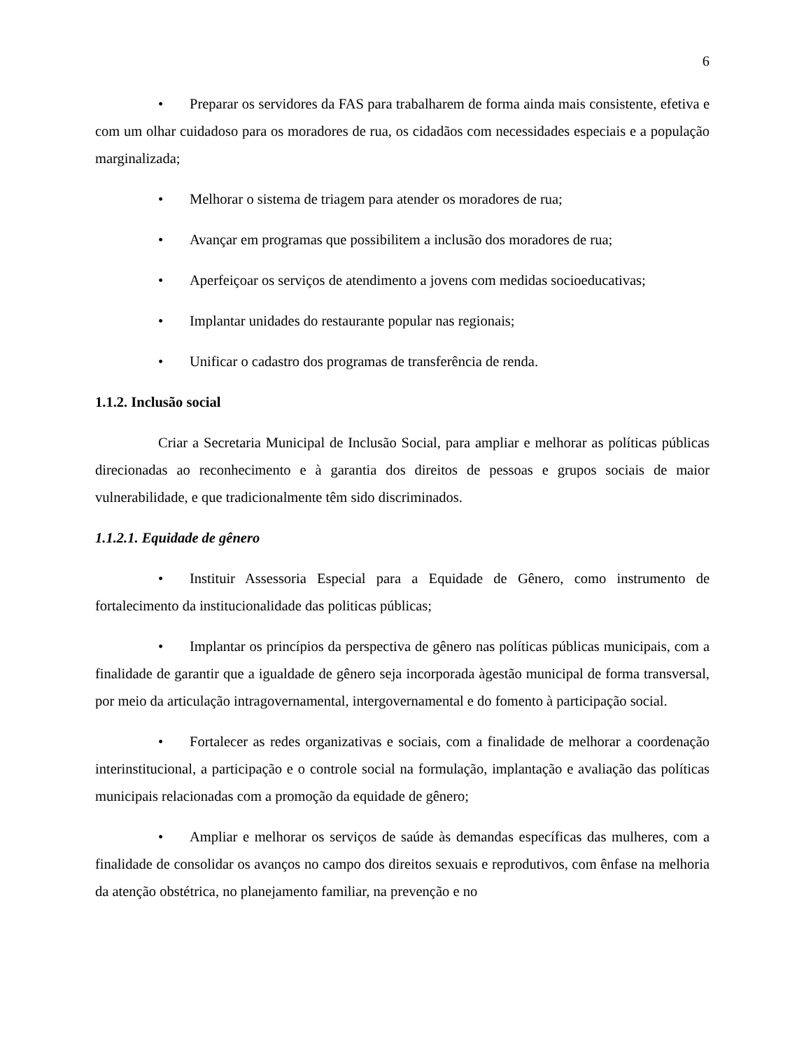6
• Preparar os servidores da FAS para trabalharem de forma ainda mais consistente, efetiva e com um olhar cuidadoso para os moradores de rua, os cidadãos com necessidades especiais e a população marginalizada;
• Melhorar o sistema de triagem para atender os moradores de rua;
• Avançar em programas que possibilitem a inclusão dos moradores de rua;
• Aperfeiçoar os serviços de atendimento a jovens com medidas socioeducativas;
• Implantar unidades do restaurante popular nas regionais;
• Unificar o cadastro dos programas de transferência de renda.
1.1.2. Inclusão social
Criar a Secretaria Municipal de Inclusão Social, para ampliar e melhorar as políticas públicas direcionadas ao reconhecimento e à garantia dos direitos de pessoas e grupos sociais de maior vulnerabilidade, e que tradicionalmente têm sido discriminados.
1.1.2.1. Equidade de gênero
• Instituir Assessoria Especial para a Equidade de Gênero, como instrumento de fortalecimento da institucionalidade das politicas públicas;
• Implantar os princípios da perspectiva de gênero nas políticas públicas municipais, com a finalidade de garantir que a igualdade de gênero seja incorporada àgestão municipal de forma transversal, por meio da articulação intragovernamental, intergovernamental e do fomento à participação social.
• Fortalecer as redes organizativas e sociais, com a finalidade de melhorar a coordenação interinstitucional, a participação e o controle social na formulação, implantação e avaliação das políticas municipais relacionadas com a promoção da equidade de gênero;
• Ampliar e melhorar os serviços de saúde às demandas específicas das mulheres, com a finalidade de consolidar os avanços no campo dos direitos sexuais e reprodutivos, com ênfase na melhoria da atenção obstétrica, no planejamento familiar, na prevenção e no